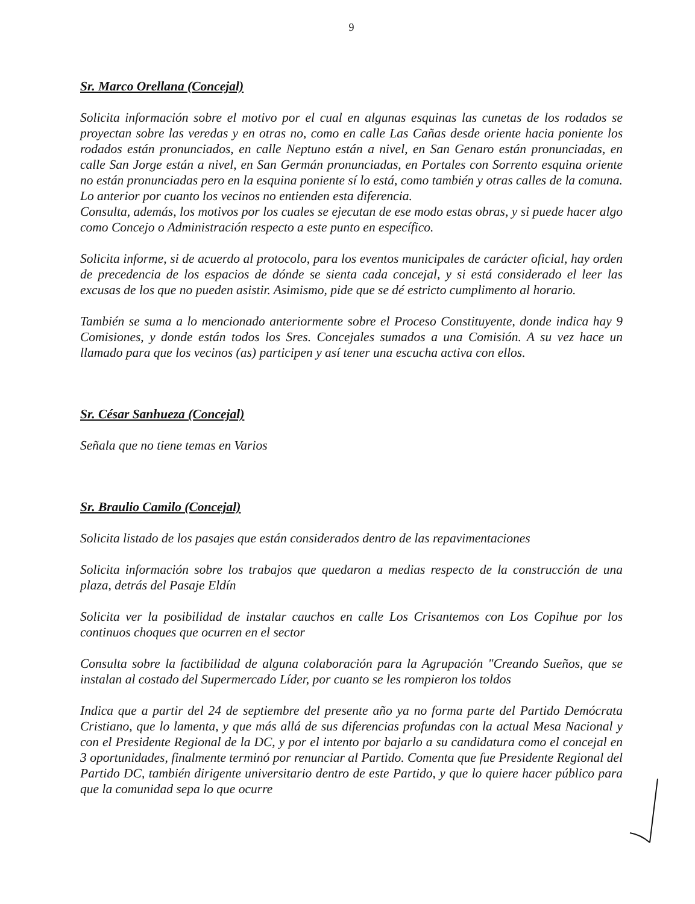9
Sr. Marco Orellana (Concejal)
Solicita información sobre el motivo por el cual en algunas esquinas las cunetas de los rodados se proyectan sobre las veredas y en otras no, como en calle Las Cañas desde oriente hacia poniente los rodados están pronunciados, en calle Neptuno están a nivel, en San Genaro están pronunciadas, en calle San Jorge están a nivel, en San Germán pronunciadas, en Portales con Sorrento esquina oriente no están pronunciadas pero en la esquina poniente sí lo está, como también y otras calles de la comuna. Lo anterior por cuanto los vecinos no entienden esta diferencia.
Consulta, además, los motivos por los cuales se ejecutan de ese modo estas obras, y si puede hacer algo como Concejo o Administración respecto a este punto en específico.
Solicita informe, si de acuerdo al protocolo, para los eventos municipales de carácter oficial, hay orden de precedencia de los espacios de dónde se sienta cada concejal, y si está considerado el leer las excusas de los que no pueden asistir. Asimismo, pide que se dé estricto cumplimento al horario.
También se suma a lo mencionado anteriormente sobre el Proceso Constituyente, donde indica hay 9 Comisiones, y donde están todos los Sres. Concejales sumados a una Comisión. A su vez hace un llamado para que los vecinos (as) participen y así tener una escucha activa con ellos.
Sr. César Sanhueza (Concejal)
Señala que no tiene temas en Varios
Sr. Braulio Camilo (Concejal)
Solicita listado de los pasajes que están considerados dentro de las repavimentaciones
Solicita información sobre los trabajos que quedaron a medias respecto de la construcción de una plaza, detrás del Pasaje Eldín
Solicita ver la posibilidad de instalar cauchos en calle Los Crisantemos con Los Copihue por los continuos choques que ocurren en el sector
Consulta sobre la factibilidad de alguna colaboración para la Agrupación "Creando Sueños, que se instalan al costado del Supermercado Líder, por cuanto se les rompieron los toldos
Indica que a partir del 24 de septiembre del presente año ya no forma parte del Partido Demócrata Cristiano, que lo lamenta, y que más allá de sus diferencias profundas con la actual Mesa Nacional y con el Presidente Regional de la DC, y por el intento por bajarlo a su candidatura como el concejal en 3 oportunidades, finalmente terminó por renunciar al Partido. Comenta que fue Presidente Regional del Partido DC, también dirigente universitario dentro de este Partido, y que lo quiere hacer público para que la comunidad sepa lo que ocurre